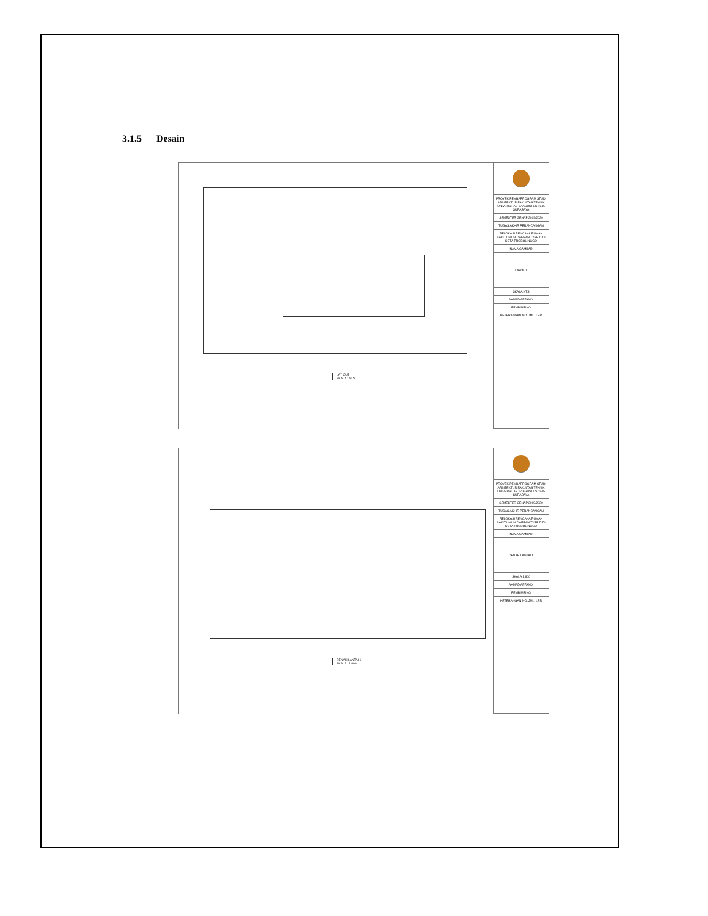3.1.5 Desain
LAY OUT
SKALA : NTS
PROYEK PEMBAPROGRAM STUDI ARSITEKTUR FAKULTAS TEKNIK UNIVERSITAS 17 AGUSTUS 1945 SURABAYA
SEMESTER GENAP 2019/2020
TUGAS AKHIR PERANCANGAN
RELOKASI RENCANA RUMAH SAKIT UMUM DAERAH TYPE D DI KOTA PROBOLINGGO
NAMA GAMBAR
LAYOUT
SKALA NTS
AHMAD AFFANDI
PEMBIMBING
KETERANGAN NO./JML. LBR
DENAH LANTAI 1
SKALA : 1:800
PROYEK PEMBAPROGRAM STUDI ARSITEKTUR FAKULTAS TEKNIK UNIVERSITAS 17 AGUSTUS 1945 SURABAYA
SEMESTER GENAP 2019/2020
TUGAS AKHIR PERANCANGAN
RELOKASI RENCANA RUMAH SAKIT UMUM DAERAH TYPE D DI KOTA PROBOLINGGO
NAMA GAMBAR
DENAH LANTAI 1
SKALA 1:800
AHMAD AFFANDI
PEMBIMBING
KETERANGAN NO./JML. LBR